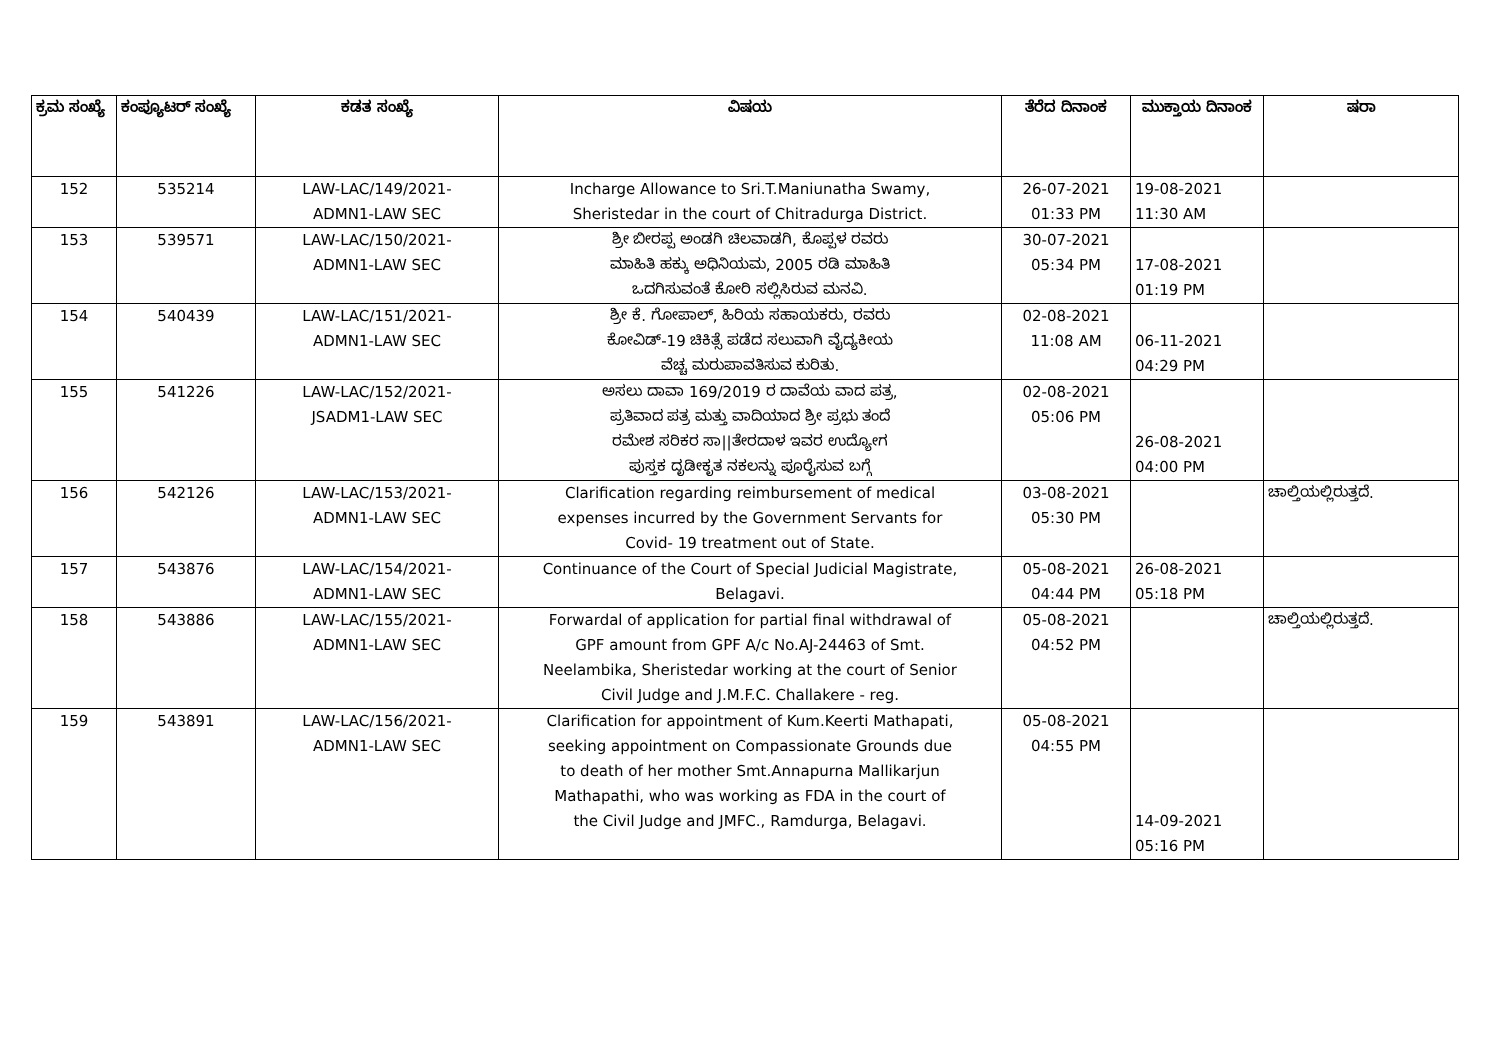| ಕ್ರಮ ಸಂಖ್ಯೆ | ಕಂಪ್ಯೂಟರ್ ಸಂಖ್ಯೆ | ಕಡತ ಸಂಖ್ಯೆ | ವಿಷಯ | ತೆರೆದ ದಿನಾಂಕ | ಮುಕ್ತಾಯ ದಿನಾಂಕ | ಷರಾ |
| --- | --- | --- | --- | --- | --- | --- |
| 152 | 535214 | LAW-LAC/149/2021- ADMN1-LAW SEC | Incharge Allowance to Sri.T.Maniunatha Swamy, Sheristedar in the court of Chitradurga District. | 26-07-2021 01:33 PM | 19-08-2021 11:30 AM | |
| 153 | 539571 | LAW-LAC/150/2021- ADMN1-LAW SEC | ಶ್ರೀ ಬೀರಪ್ಪ ಅಂಡಗಿ ಚಿಲವಾಡಗಿ, ಕೊಪ್ಪಳ ರವರು ಮಾಹಿತಿ ಹಕ್ಕು ಅಧಿನಿಯಮ, 2005 ರಡಿ ಮಾಹಿತಿ ಒದಗಿಸುವಂತೆ ಕೋರಿ ಸಲ್ಲಿಸಿರುವ ಮನವಿ. | 30-07-2021 05:34 PM | 17-08-2021 01:19 PM | |
| 154 | 540439 | LAW-LAC/151/2021- ADMN1-LAW SEC | ಶ್ರೀ ಕೆ. ಗೋಪಾಲ್, ಹಿರಿಯ ಸಹಾಯಕರು, ರವರು ಕೋವಿಡ್-19 ಚಿಕಿತ್ಸೆ ಪಡೆದ ಸಲುವಾಗಿ ವೈದ್ಯಕೀಯ ವೆಚ್ಚ ಮರುಪಾವತಿಸುವ ಕುರಿತು. | 02-08-2021 11:08 AM | 06-11-2021 04:29 PM | |
| 155 | 541226 | LAW-LAC/152/2021- JSADM1-LAW SEC | ಅಸಲು ದಾವಾ 169/2019 ರ ದಾವೆಯ ವಾದ ಪತ್ರ, ಪ್ರತಿವಾದ ಪತ್ರ ಮತ್ತು ವಾದಿಯಾದ ಶ್ರೀ ಪ್ರಭು ತಂದೆ ರಮೇಶ ಸರಿಕರ ಸಾ//ತೇರದಾಳ ಇವರ ಉದ್ಯೋಗ ಪುಸ್ತಕ ದೃಡೀಕೃತ ನಕಲನ್ನು ಪೂರೈಸುವ ಬಗ್ಗೆ | 02-08-2021 05:06 PM | 26-08-2021 04:00 PM | |
| 156 | 542126 | LAW-LAC/153/2021- ADMN1-LAW SEC | Clarification regarding reimbursement of medical expenses incurred by the Government Servants for Covid- 19 treatment out of State. | 03-08-2021 05:30 PM | | ಚಾಲ್ತಿಯಲ್ಲಿರುತ್ತದೆ. |
| 157 | 543876 | LAW-LAC/154/2021- ADMN1-LAW SEC | Continuance of the Court of Special Judicial Magistrate, Belagavi. | 05-08-2021 04:44 PM | 26-08-2021 05:18 PM | |
| 158 | 543886 | LAW-LAC/155/2021- ADMN1-LAW SEC | Forwardal of application for partial final withdrawal of GPF amount from GPF A/c No.AJ-24463 of Smt. Neelambika, Sheristedar working at the court of Senior Civil Judge and J.M.F.C. Challakere - reg. | 05-08-2021 04:52 PM | | ಚಾಲ್ತಿಯಲ್ಲಿರುತ್ತದೆ. |
| 159 | 543891 | LAW-LAC/156/2021- ADMN1-LAW SEC | Clarification for appointment of Kum.Keerti Mathapati, seeking appointment on Compassionate Grounds due to death of her mother Smt.Annapurna Mallikarjun Mathapathi, who was working as FDA in the court of the Civil Judge and JMFC., Ramdurga, Belagavi. | 05-08-2021 04:55 PM | 14-09-2021 05:16 PM | |